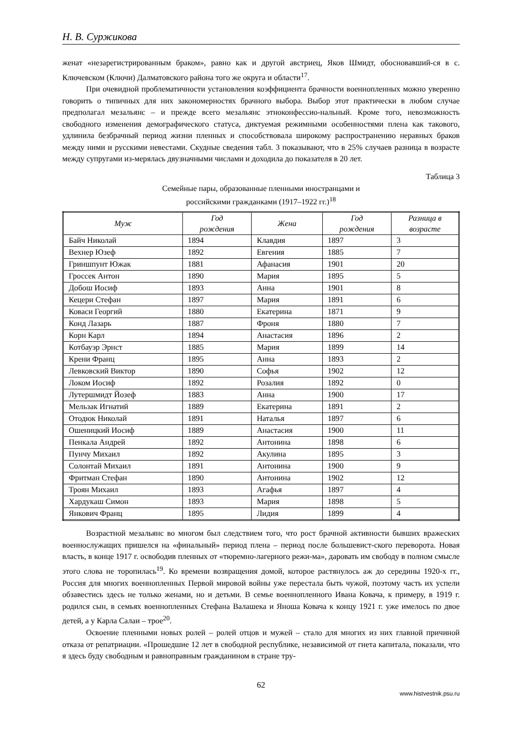Н. В. Суржикова
женат «незарегистрированным браком», равно как и другой австриец, Яков Шмидт, обосновавший-ся в с. Ключевском (Ключи) Далматовского района того же округа и области<sup>17</sup>.
При очевидной проблематичности установления коэффициента брачности военнопленных можно уверенно говорить о типичных для них закономерностях брачного выбора. Выбор этот практически в любом случае предполагал мезальянс – и прежде всего мезальянс этноконфессио-нальный. Кроме того, невозможность свободного изменения демографического статуса, диктуемая режимными особенностями плена как такового, удлинила безбрачный период жизни пленных и способствовала широкому распространению неравных браков между ними и русскими невестами. Скудные сведения табл. 3 показывают, что в 25% случаев разница в возрасте между супругами из-мерялась двузначными числами и доходила до показателя в 20 лет.
Таблица 3
Семейные пары, образованные пленными иностранцами и
российскими гражданками (1917–1922 гг.)<sup>18</sup>
| Муж | Год рождения | Жена | Год рождения | Разница в возрасте |
| --- | --- | --- | --- | --- |
| Байч Николай | 1894 | Клавдия | 1897 | 3 |
| Вехнер Юзеф | 1892 | Евгения | 1885 | 7 |
| Гриншпунт Южак | 1881 | Афанасия | 1901 | 20 |
| Гроссек Антон | 1890 | Мария | 1895 | 5 |
| Добош Иосиф | 1893 | Анна | 1901 | 8 |
| Кецери Стефан | 1897 | Мария | 1891 | 6 |
| Коваси Георгий | 1880 | Екатерина | 1871 | 9 |
| Конд Лазарь | 1887 | Фроня | 1880 | 7 |
| Корн Карл | 1894 | Анастасия | 1896 | 2 |
| Котбауэр Эрнст | 1885 | Мария | 1899 | 14 |
| Крени Франц | 1895 | Анна | 1893 | 2 |
| Левковский Виктор | 1890 | Софья | 1902 | 12 |
| Локом Иосиф | 1892 | Розалия | 1892 | 0 |
| Лутершмидт Йозеф | 1883 | Анна | 1900 | 17 |
| Мельзак Игнатий | 1889 | Екатерина | 1891 | 2 |
| Отодюк Николай | 1891 | Наталья | 1897 | 6 |
| Ошеницкий Иосиф | 1889 | Анастасия | 1900 | 11 |
| Пенкала Андрей | 1892 | Антонина | 1898 | 6 |
| Пунчу Михаил | 1892 | Акулина | 1895 | 3 |
| Солонтай Михаил | 1891 | Антонина | 1900 | 9 |
| Фритман Стефан | 1890 | Антонина | 1902 | 12 |
| Троян Михаил | 1893 | Агафья | 1897 | 4 |
| Хардукаш Симон | 1893 | Мария | 1898 | 5 |
| Янкович Франц | 1895 | Лидия | 1899 | 4 |
Возрастной мезальянс во многом был следствием того, что рост брачной активности бывших вражеских военнослужащих пришелся на «финальный» период плена – период после большевист-ского переворота. Новая власть, в конце 1917 г. освободив пленных от «тюремно-лагерного режи-ма», даровать им свободу в полном смысле этого слова не торопилась<sup>19</sup>. Ко времени возвращения домой, которое растянулось аж до середины 1920-х гг., Россия для многих военнопленных Первой мировой войны уже перестала быть чужой, поэтому часть их успели обзавестись здесь не только женами, но и детьми. В семье военнопленного Ивана Ковача, к примеру, в 1919 г. родился сын, в семьях военнопленных Стефана Валашека и Яноша Ковача к концу 1921 г. уже имелось по двое детей, а у Карла Салаи – трое<sup>20</sup>.
Освоение пленными новых ролей – ролей отцов и мужей – стало для многих из них главной причиной отказа от репатриации. «Прошедшие 12 лет в свободной республике, независимой от гнета капитала, показали, что я здесь буду свободным и равноправным гражданином в стране тру-
62
www.histvestnik.psu.ru